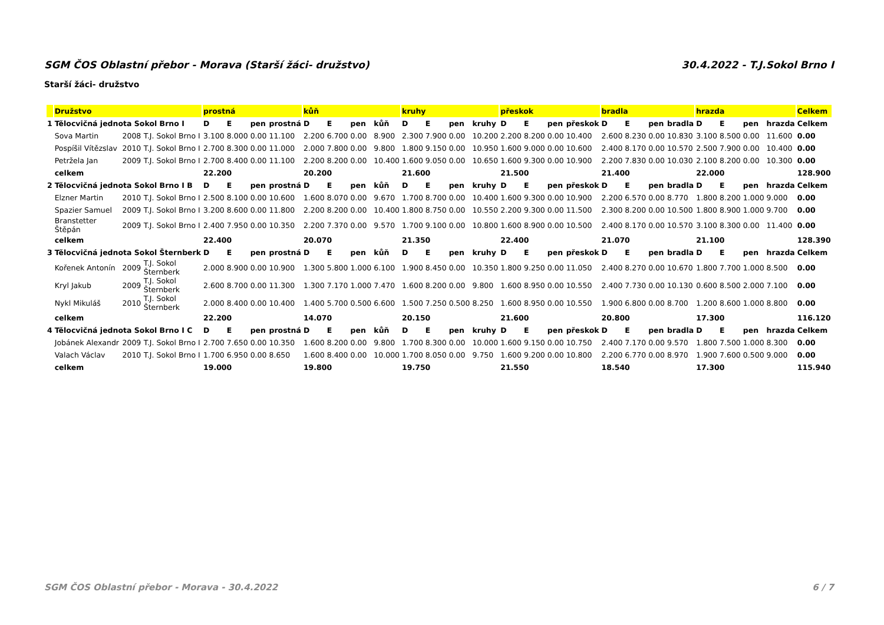SGM ČOS Oblastní přebor - Morava (Starší žáci- družstvo) 30.4.2022 - T.J.Sokol Brno I
Starší žáci- družstvo
| | Družstvo | | | prostná | | | | kůň | | | | kruhy | | | | přeskok | | | | bradla | | | | hrazda | | | | Celkem |
| --- | --- | --- | --- | --- | --- | --- | --- | --- | --- | --- | --- | --- | --- | --- | --- | --- | --- | --- | --- | --- | --- | --- | --- | --- | --- | --- | --- | --- |
| 1 | Tělocvičná jednota Sokol Brno I | | | D | E | pen | prostná | D | E | pen | kůň | D | E | pen | kruhy | D | E | pen | přeskok | D | E | pen | bradla | D | E | pen | hrazda | Celkem |
| | Sova Martin | 2008 | T.J. Sokol Brno I | 3.100 | 8.000 | 0.00 | 11.100 | 2.200 | 6.700 | 0.00 | 8.900 | 2.300 | 7.900 | 0.00 | 10.200 | 2.200 | 8.200 | 0.00 | 10.400 | 2.600 | 8.230 | 0.00 | 10.830 | 3.100 | 8.500 | 0.00 | 11.600 | 0.00 |
| | Pospíšil Vítězslav | 2010 | T.J. Sokol Brno I | 2.700 | 8.300 | 0.00 | 11.000 | 2.000 | 7.800 | 0.00 | 9.800 | 1.800 | 9.150 | 0.00 | 10.950 | 1.600 | 9.000 | 0.00 | 10.600 | 2.400 | 8.170 | 0.00 | 10.570 | 2.500 | 7.900 | 0.00 | 10.400 | 0.00 |
| | Petržela Jan | 2009 | T.J. Sokol Brno I | 2.700 | 8.400 | 0.00 | 11.100 | 2.200 | 8.200 | 0.00 | 10.400 | 1.600 | 9.050 | 0.00 | 10.650 | 1.600 | 9.300 | 0.00 | 10.900 | 2.200 | 7.830 | 0.00 | 10.030 | 2.100 | 8.200 | 0.00 | 10.300 | 0.00 |
| | celkem | | | 22.200 | | | | 20.200 | | | | 21.600 | | | | 21.500 | | | | 21.400 | | | | 22.000 | | | | 128.900 |
| 2 | Tělocvičná jednota Sokol Brno I B | | | D | E | pen | prostná | D | E | pen | kůň | D | E | pen | kruhy | D | E | pen | přeskok | D | E | pen | bradla | D | E | pen | hrazda | Celkem |
| | Elzner Martin | 2010 | T.J. Sokol Brno I | 2.500 | 8.100 | 0.00 | 10.600 | 1.600 | 8.070 | 0.00 | 9.670 | 1.700 | 8.700 | 0.00 | 10.400 | 1.600 | 9.300 | 0.00 | 10.900 | 2.200 | 6.570 | 0.00 | 8.770 | 1.800 | 8.200 | 1.000 | 9.000 | 0.00 |
| | Spazier Samuel | 2009 | T.J. Sokol Brno I | 3.200 | 8.600 | 0.00 | 11.800 | 2.200 | 8.200 | 0.00 | 10.400 | 1.800 | 8.750 | 0.00 | 10.550 | 2.200 | 9.300 | 0.00 | 11.500 | 2.300 | 8.200 | 0.00 | 10.500 | 1.800 | 8.900 | 1.000 | 9.700 | 0.00 |
| | Branstetter Štěpán | 2009 | T.J. Sokol Brno I | 2.400 | 7.950 | 0.00 | 10.350 | 2.200 | 7.370 | 0.00 | 9.570 | 1.700 | 9.100 | 0.00 | 10.800 | 1.600 | 8.900 | 0.00 | 10.500 | 2.400 | 8.170 | 0.00 | 10.570 | 3.100 | 8.300 | 0.00 | 11.400 | 0.00 |
| | celkem | | | 22.400 | | | | 20.070 | | | | 21.350 | | | | 22.400 | | | | 21.070 | | | | 21.100 | | | | 128.390 |
| 3 | Tělocvičná jednota Sokol Šternberk | | | D | E | pen | prostná | D | E | pen | kůň | D | E | pen | kruhy | D | E | pen | přeskok | D | E | pen | bradla | D | E | pen | hrazda | Celkem |
| | Kořenek Antonín | 2009 | T.J. Sokol Šternberk | 2.000 | 8.900 | 0.00 | 10.900 | 1.300 | 5.800 | 1.000 | 6.100 | 1.900 | 8.450 | 0.00 | 10.350 | 1.800 | 9.250 | 0.00 | 11.050 | 2.400 | 8.270 | 0.00 | 10.670 | 1.800 | 7.700 | 1.000 | 8.500 | 0.00 |
| | Kryl Jakub | 2009 | T.J. Sokol Šternberk | 2.600 | 8.700 | 0.00 | 11.300 | 1.300 | 7.170 | 1.000 | 7.470 | 1.600 | 8.200 | 0.00 | 9.800 | 1.600 | 8.950 | 0.00 | 10.550 | 2.400 | 7.730 | 0.00 | 10.130 | 0.600 | 8.500 | 2.000 | 7.100 | 0.00 |
| | Nykl Mikuláš | 2010 | T.J. Sokol Šternberk | 2.000 | 8.400 | 0.00 | 10.400 | 1.400 | 5.700 | 0.500 | 6.600 | 1.500 | 7.250 | 0.500 | 8.250 | 1.600 | 8.950 | 0.00 | 10.550 | 1.900 | 6.800 | 0.00 | 8.700 | 1.200 | 8.600 | 1.000 | 8.800 | 0.00 |
| | celkem | | | 22.200 | | | | 14.070 | | | | 20.150 | | | | 21.600 | | | | 20.800 | | | | 17.300 | | | | 116.120 |
| 4 | Tělocvičná jednota Sokol Brno I C | | | D | E | pen | prostná | D | E | pen | kůň | D | E | pen | kruhy | D | E | pen | přeskok | D | E | pen | bradla | D | E | pen | hrazda | Celkem |
| | Jobánek Alexandr | 2009 | T.J. Sokol Brno I | 2.700 | 7.650 | 0.00 | 10.350 | 1.600 | 8.200 | 0.00 | 9.800 | 1.700 | 8.300 | 0.00 | 10.000 | 1.600 | 9.150 | 0.00 | 10.750 | 2.400 | 7.170 | 0.00 | 9.570 | 1.800 | 7.500 | 1.000 | 8.300 | 0.00 |
| | Valach Václav | 2010 | T.J. Sokol Brno I | 1.700 | 6.950 | 0.00 | 8.650 | 1.600 | 8.400 | 0.00 | 10.000 | 1.700 | 8.050 | 0.00 | 9.750 | 1.600 | 9.200 | 0.00 | 10.800 | 2.200 | 6.770 | 0.00 | 8.970 | 1.900 | 7.600 | 0.500 | 9.000 | 0.00 |
| | celkem | | | 19.000 | | | | 19.800 | | | | 19.750 | | | | 21.550 | | | | 18.540 | | | | 17.300 | | | | 115.940 |
SGM ČOS Oblastní přebor - Morava - 30.4.2022 6 / 7